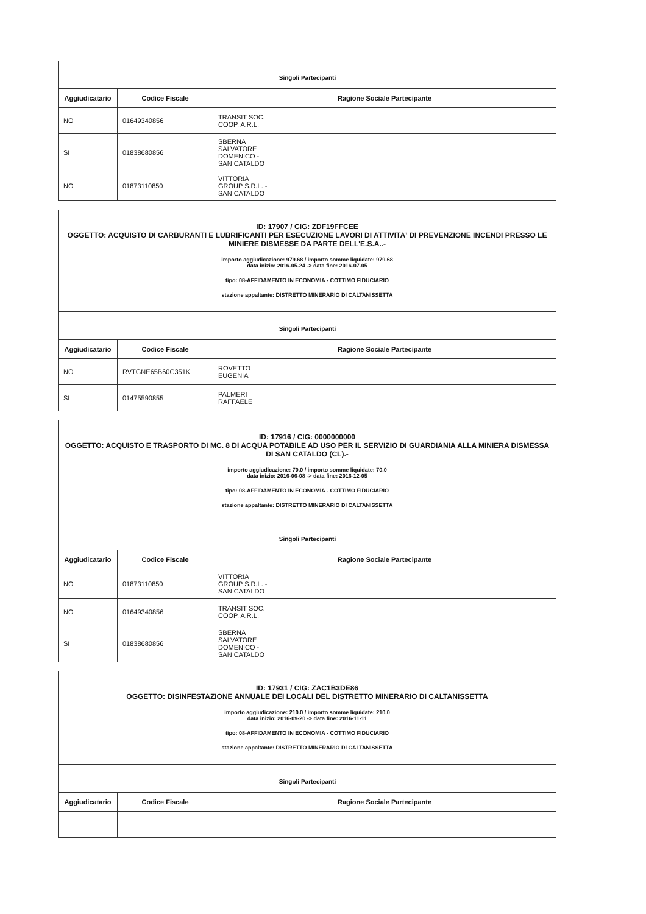Singoli Partecipanti
| Aggiudicatario | Codice Fiscale | Ragione Sociale Partecipante |
| --- | --- | --- |
| NO | 01649340856 | TRANSIT SOC. COOP. A.R.L. |
| SI | 01838680856 | SBERNA SALVATORE DOMENICO - SAN CATALDO |
| NO | 01873110850 | VITTORIA GROUP S.R.L. - SAN CATALDO |
ID: 17907 / CIG: ZDF19FFCEE
OGGETTO: ACQUISTO DI CARBURANTI E LUBRIFICANTI PER ESECUZIONE LAVORI DI ATTIVITA' DI PREVENZIONE INCENDI PRESSO LE MINIERE DISMESSE DA PARTE DELL'E.S.A..-
importo aggiudicazione: 979.68 / importo somme liquidate: 979.68
data inizio: 2016-05-24 -> data fine: 2016-07-05
tipo: 08-AFFIDAMENTO IN ECONOMIA - COTTIMO FIDUCIARIO
stazione appaltante: DISTRETTO MINERARIO DI CALTANISSETTA
Singoli Partecipanti
| Aggiudicatario | Codice Fiscale | Ragione Sociale Partecipante |
| --- | --- | --- |
| NO | RVTGNE65B60C351K | ROVETTO EUGENIA |
| SI | 01475590855 | PALMERI RAFFAELE |
ID: 17916 / CIG: 0000000000
OGGETTO: ACQUISTO E TRASPORTO DI MC. 8 DI ACQUA POTABILE AD USO PER IL SERVIZIO DI GUARDIANIA ALLA MINIERA DISMESSA DI SAN CATALDO (CL).-
importo aggiudicazione: 70.0 / importo somme liquidate: 70.0
data inizio: 2016-06-08 -> data fine: 2016-12-05
tipo: 08-AFFIDAMENTO IN ECONOMIA - COTTIMO FIDUCIARIO
stazione appaltante: DISTRETTO MINERARIO DI CALTANISSETTA
Singoli Partecipanti
| Aggiudicatario | Codice Fiscale | Ragione Sociale Partecipante |
| --- | --- | --- |
| NO | 01873110850 | VITTORIA GROUP S.R.L. - SAN CATALDO |
| NO | 01649340856 | TRANSIT SOC. COOP. A.R.L. |
| SI | 01838680856 | SBERNA SALVATORE DOMENICO - SAN CATALDO |
ID: 17931 / CIG: ZAC1B3DE86
OGGETTO: DISINFESTAZIONE ANNUALE DEI LOCALI DEL DISTRETTO MINERARIO DI CALTANISSETTA
importo aggiudicazione: 210.0 / importo somme liquidate: 210.0
data inizio: 2016-09-20 -> data fine: 2016-11-11
tipo: 08-AFFIDAMENTO IN ECONOMIA - COTTIMO FIDUCIARIO
stazione appaltante: DISTRETTO MINERARIO DI CALTANISSETTA
Singoli Partecipanti
| Aggiudicatario | Codice Fiscale | Ragione Sociale Partecipante |
| --- | --- | --- |